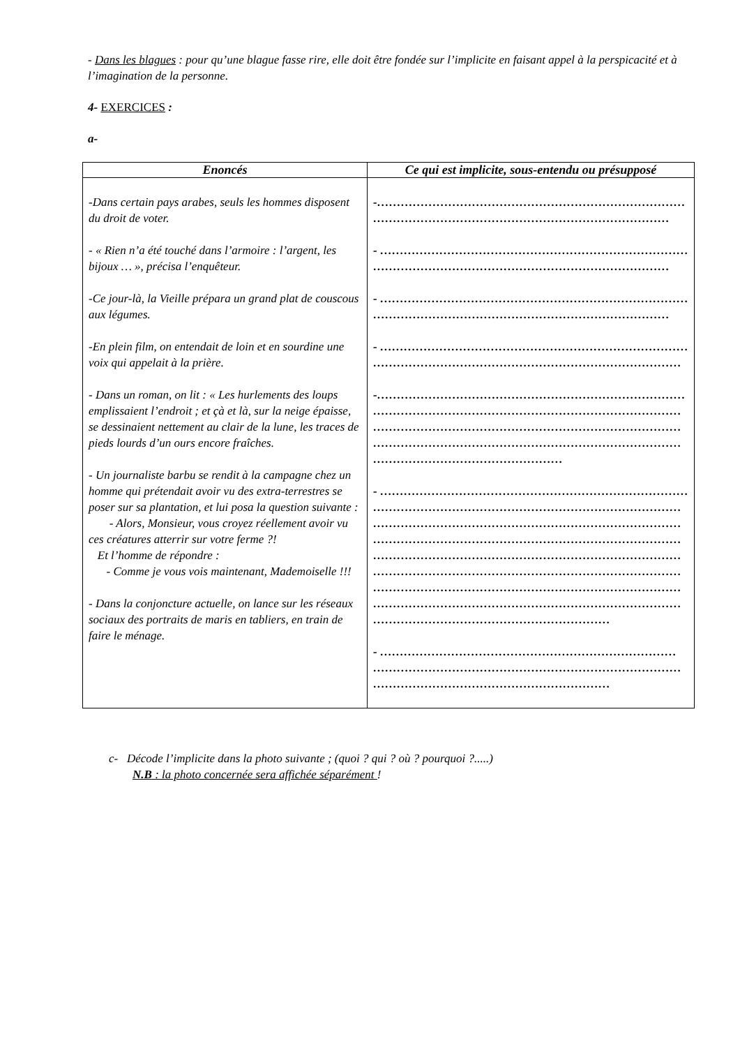- Dans les blagues : pour qu’une blague fasse rire, elle doit être fondée sur l’implicite en faisant appel à la perspicacité et à l’imagination de la personne.
4- EXERCICES :
a-
| Enoncés | Ce qui est implicite, sous-entendu ou présupposé |
| --- | --- |
| -Dans certain pays arabes, seuls les hommes disposent du droit de voter. - « Rien n’a été touché dans l’armoire : l’argent, les bijoux … », précisa l’enquêteur. -Ce jour-là, la Vieille prépara un grand plat de couscous aux légumes. -En plein film, on entendait de loin et en sourdine une voix qui appelait à la prière. - Dans un roman, on lit : « Les hurlements des loups emplissaient l’endroit ; et çà et là, sur la neige épaisse, se dessinaient nettement au clair de la lune, les traces de pieds lourds d’un ours encore fraîches. - Un journaliste barbu se rendit à la campagne chez un homme qui prétendait avoir vu des extra-terrestres se poser sur sa plantation, et lui posa la question suivante : - Alors, Monsieur, vous croyez réellement avoir vu ces créatures atterrir sur votre ferme ?! Et l’homme de répondre : - Comme je vous vois maintenant, Mademoiselle !!! - Dans la conjoncture actuelle, on lance sur les réseaux sociaux des portraits de maris en tabliers, en train de faire le ménage. | -…………………………………………………………………… ………………………………………………………………… - …………………………………………………………………… ………………………………………………………………… - …………………………………………………………………… ………………………………………………………………… - …………………………………………………………………… …………………………………………………………………… -…………………………………………………………………… …………………………………………………………………… …………………………………………………………………… …………………………………………………………………… ………………………………………… - …………………………………………………………………… …………………………………………………………………… …………………………………………………………………… …………………………………………………………………… …………………………………………………………………… …………………………………………………………………… …………………………………………………………………… …………………………………………………………………… …………………………………………………… - ………………………………………………………………… …………………………………………………………………… …………………………………………………… |
c- Décode l’implicite dans la photo suivante ; (quoi ? qui ? où ? pourquoi ?.....)
N.B : la photo concernée sera affichée séparément !